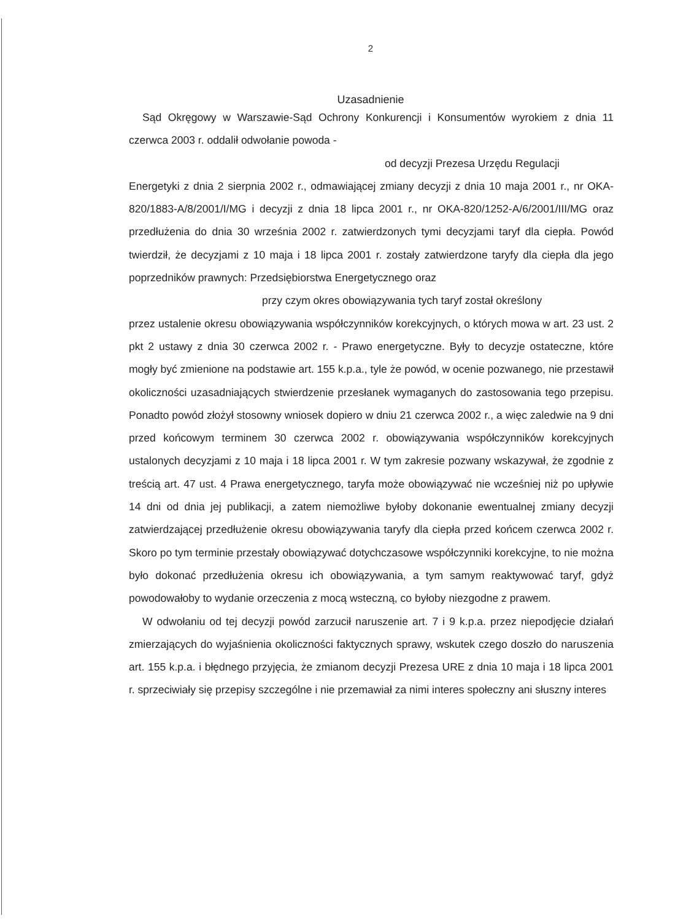2
Uzasadnienie
Sąd Okręgowy w Warszawie-Sąd Ochrony Konkurencji i Konsumentów wyrokiem z dnia 11 czerwca 2003 r. oddalił odwołanie powoda -
od decyzji Prezesa Urzędu Regulacji
Energetyki z dnia 2 sierpnia 2002 r., odmawiającej zmiany decyzji z dnia 10 maja 2001 r., nr OKA-820/1883-A/8/2001/I/MG i decyzji z dnia 18 lipca 2001 r., nr OKA-820/1252-A/6/2001/III/MG oraz przedłużenia do dnia 30 września 2002 r. zatwierdzonych tymi decyzjami taryf dla ciepła. Powód twierdził, że decyzjami z 10 maja i 18 lipca 2001 r. zostały zatwierdzone taryfy dla ciepła dla jego poprzedników prawnych: Przedsiębiorstwa Energetycznego oraz
przy czym okres obowiązywania tych taryf został określony
przez ustalenie okresu obowiązywania współczynników korekcyjnych, o których mowa w art. 23 ust. 2 pkt 2 ustawy z dnia 30 czerwca 2002 r. - Prawo energetyczne. Były to decyzje ostateczne, które mogły być zmienione na podstawie art. 155 k.p.a., tyle że powód, w ocenie pozwanego, nie przestawił okoliczności uzasadniających stwierdzenie przesłanek wymaganych do zastosowania tego przepisu. Ponadto powód złożył stosowny wniosek dopiero w dniu 21 czerwca 2002 r., a więc zaledwie na 9 dni przed końcowym terminem 30 czerwca 2002 r. obowiązywania współczynników korekcyjnych ustalonych decyzjami z 10 maja i 18 lipca 2001 r. W tym zakresie pozwany wskazywał, że zgodnie z treścią art. 47 ust. 4 Prawa energetycznego, taryfa może obowiązywać nie wcześniej niż po upływie 14 dni od dnia jej publikacji, a zatem niemożliwe byłoby dokonanie ewentualnej zmiany decyzji zatwierdzającej przedłużenie okresu obowiązywania taryfy dla ciepła przed końcem czerwca 2002 r. Skoro po tym terminie przestały obowiązywać dotychczasowe współczynniki korekcyjne, to nie można było dokonać przedłużenia okresu ich obowiązywania, a tym samym reaktywować taryf, gdyż powodowałoby to wydanie orzeczenia z mocą wsteczną, co byłoby niezgodne z prawem.
W odwołaniu od tej decyzji powód zarzucił naruszenie art. 7 i 9 k.p.a. przez niepodjęcie działań zmierzających do wyjaśnienia okoliczności faktycznych sprawy, wskutek czego doszło do naruszenia art. 155 k.p.a. i błędnego przyjęcia, że zmianom decyzji Prezesa URE z dnia 10 maja i 18 lipca 2001 r. sprzeciwiały się przepisy szczególne i nie przemawiał za nimi interes społeczny ani słuszny interes